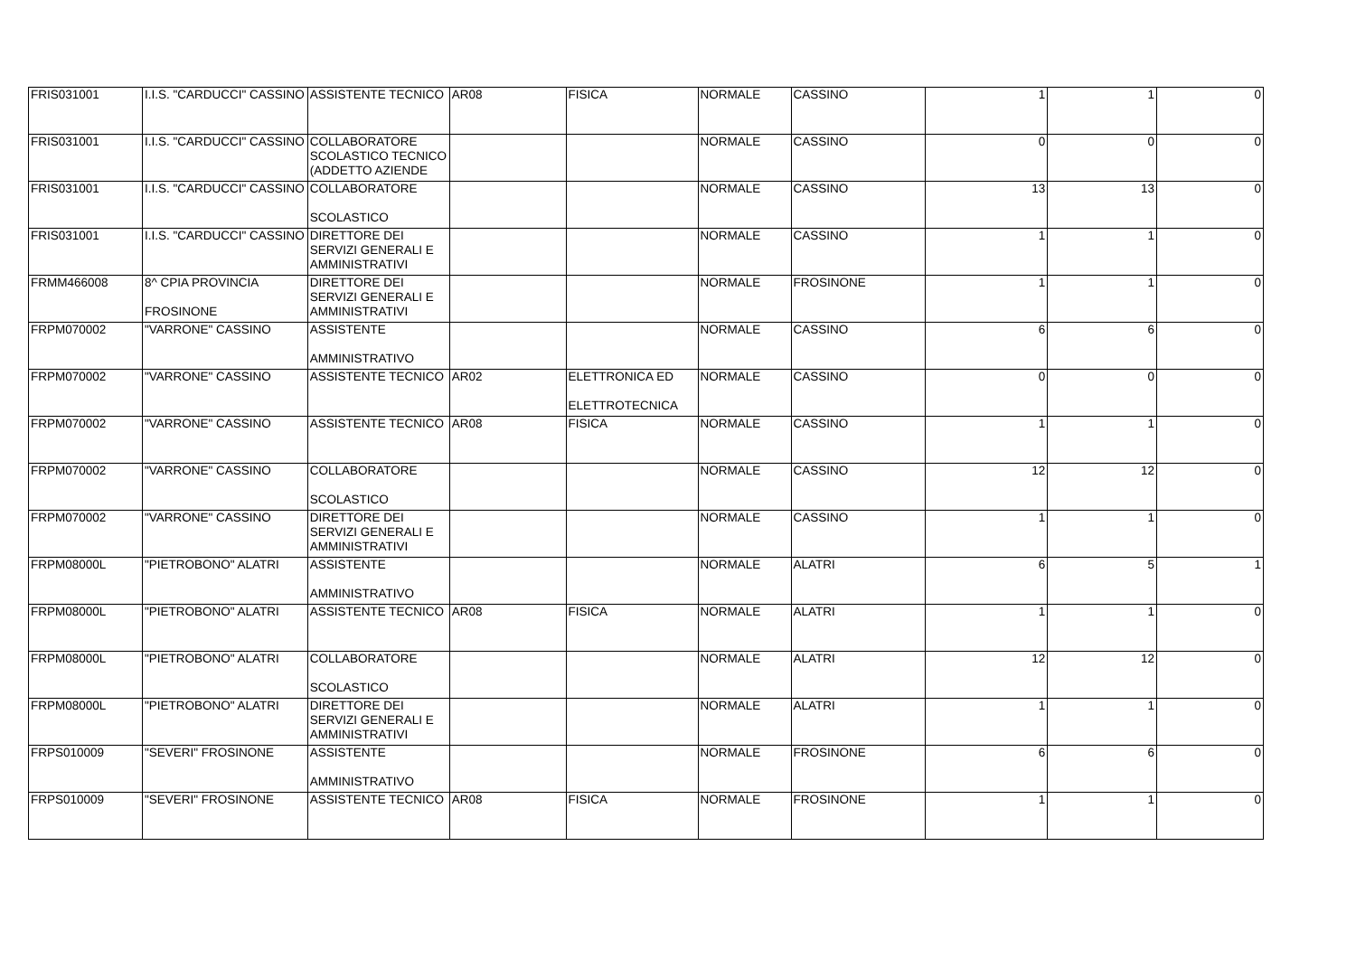| FRIS031001 | I.I.S. "CARDUCCI" CASSINO | ASSISTENTE TECNICO | AR08 | FISICA | NORMALE | CASSINO | 1 | 1 | 0 |
| FRIS031001 | I.I.S. "CARDUCCI" CASSINO | COLLABORATORE SCOLASTICO TECNICO (ADDETTO AZIENDE | | | NORMALE | CASSINO | 0 | 0 | 0 |
| FRIS031001 | I.I.S. "CARDUCCI" CASSINO | COLLABORATORE SCOLASTICO | | | NORMALE | CASSINO | 13 | 13 | 0 |
| FRIS031001 | I.I.S. "CARDUCCI" CASSINO | DIRETTORE DEI SERVIZI GENERALI E AMMINISTRATIVI | | | NORMALE | CASSINO | 1 | 1 | 0 |
| FRMM466008 | 8^ CPIA PROVINCIA FROSINONE | DIRETTORE DEI SERVIZI GENERALI E AMMINISTRATIVI | | | NORMALE | FROSINONE | 1 | 1 | 0 |
| FRPM070002 | "VARRONE" CASSINO | ASSISTENTE AMMINISTRATIVO | | | NORMALE | CASSINO | 6 | 6 | 0 |
| FRPM070002 | "VARRONE" CASSINO | ASSISTENTE TECNICO | AR02 | ELETTRONICA ED ELETTROTECNICA | NORMALE | CASSINO | 0 | 0 | 0 |
| FRPM070002 | "VARRONE" CASSINO | ASSISTENTE TECNICO | AR08 | FISICA | NORMALE | CASSINO | 1 | 1 | 0 |
| FRPM070002 | "VARRONE" CASSINO | COLLABORATORE SCOLASTICO | | | NORMALE | CASSINO | 12 | 12 | 0 |
| FRPM070002 | "VARRONE" CASSINO | DIRETTORE DEI SERVIZI GENERALI E AMMINISTRATIVI | | | NORMALE | CASSINO | 1 | 1 | 0 |
| FRPM08000L | "PIETROBONO" ALATRI | ASSISTENTE AMMINISTRATIVO | | | NORMALE | ALATRI | 6 | 5 | 1 |
| FRPM08000L | "PIETROBONO" ALATRI | ASSISTENTE TECNICO | AR08 | FISICA | NORMALE | ALATRI | 1 | 1 | 0 |
| FRPM08000L | "PIETROBONO" ALATRI | COLLABORATORE SCOLASTICO | | | NORMALE | ALATRI | 12 | 12 | 0 |
| FRPM08000L | "PIETROBONO" ALATRI | DIRETTORE DEI SERVIZI GENERALI E AMMINISTRATIVI | | | NORMALE | ALATRI | 1 | 1 | 0 |
| FRPS010009 | "SEVERI" FROSINONE | ASSISTENTE AMMINISTRATIVO | | | NORMALE | FROSINONE | 6 | 6 | 0 |
| FRPS010009 | "SEVERI" FROSINONE | ASSISTENTE TECNICO | AR08 | FISICA | NORMALE | FROSINONE | 1 | 1 | 0 |